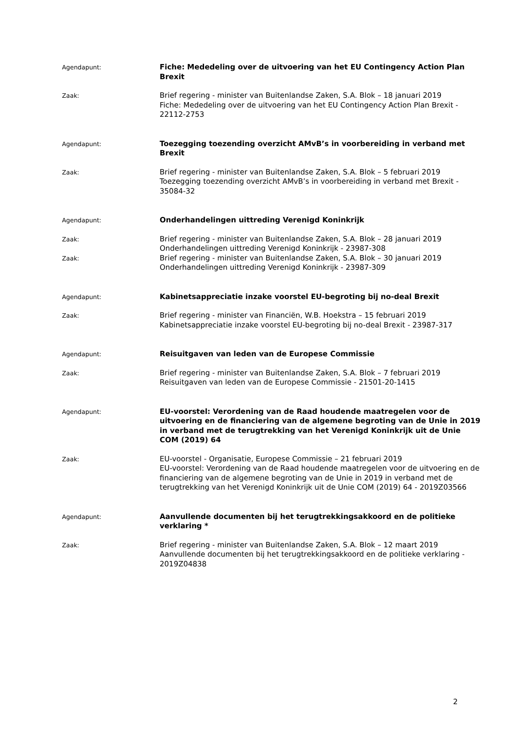Agendapunt:
Fiche: Mededeling over de uitvoering van het EU Contingency Action Plan Brexit
Zaak:
Brief regering - minister van Buitenlandse Zaken, S.A. Blok – 18 januari 2019
Fiche: Mededeling over de uitvoering van het EU Contingency Action Plan Brexit - 22112-2753
Agendapunt:
Toezegging toezending overzicht AMvB’s in voorbereiding in verband met Brexit
Zaak:
Brief regering - minister van Buitenlandse Zaken, S.A. Blok – 5 februari 2019
Toezegging toezending overzicht AMvB’s in voorbereiding in verband met Brexit - 35084-32
Agendapunt:
Onderhandelingen uittreding Verenigd Koninkrijk
Zaak:
Brief regering - minister van Buitenlandse Zaken, S.A. Blok – 28 januari 2019
Onderhandelingen uittreding Verenigd Koninkrijk - 23987-308
Zaak:
Brief regering - minister van Buitenlandse Zaken, S.A. Blok – 30 januari 2019
Onderhandelingen uittreding Verenigd Koninkrijk - 23987-309
Agendapunt:
Kabinetsappreciatie inzake voorstel EU-begroting bij no-deal Brexit
Zaak:
Brief regering - minister van Financiën, W.B. Hoekstra – 15 februari 2019
Kabinetsappreciatie inzake voorstel EU-begroting bij no-deal Brexit - 23987-317
Agendapunt:
Reisuitgaven van leden van de Europese Commissie
Zaak:
Brief regering - minister van Buitenlandse Zaken, S.A. Blok – 7 februari 2019
Reisuitgaven van leden van de Europese Commissie - 21501-20-1415
Agendapunt:
EU-voorstel: Verordening van de Raad houdende maatregelen voor de uitvoering en de financiering van de algemene begroting van de Unie in 2019 in verband met de terugtrekking van het Verenigd Koninkrijk uit de Unie COM (2019) 64
Zaak:
EU-voorstel - Organisatie, Europese Commissie – 21 februari 2019
EU-voorstel: Verordening van de Raad houdende maatregelen voor de uitvoering en de financiering van de algemene begroting van de Unie in 2019 in verband met de terugtrekking van het Verenigd Koninkrijk uit de Unie COM (2019) 64 - 2019Z03566
Agendapunt:
Aanvullende documenten bij het terugtrekkingsakkoord en de politieke verklaring *
Zaak:
Brief regering - minister van Buitenlandse Zaken, S.A. Blok – 12 maart 2019
Aanvullende documenten bij het terugtrekkingsakkoord en de politieke verklaring - 2019Z04838
2